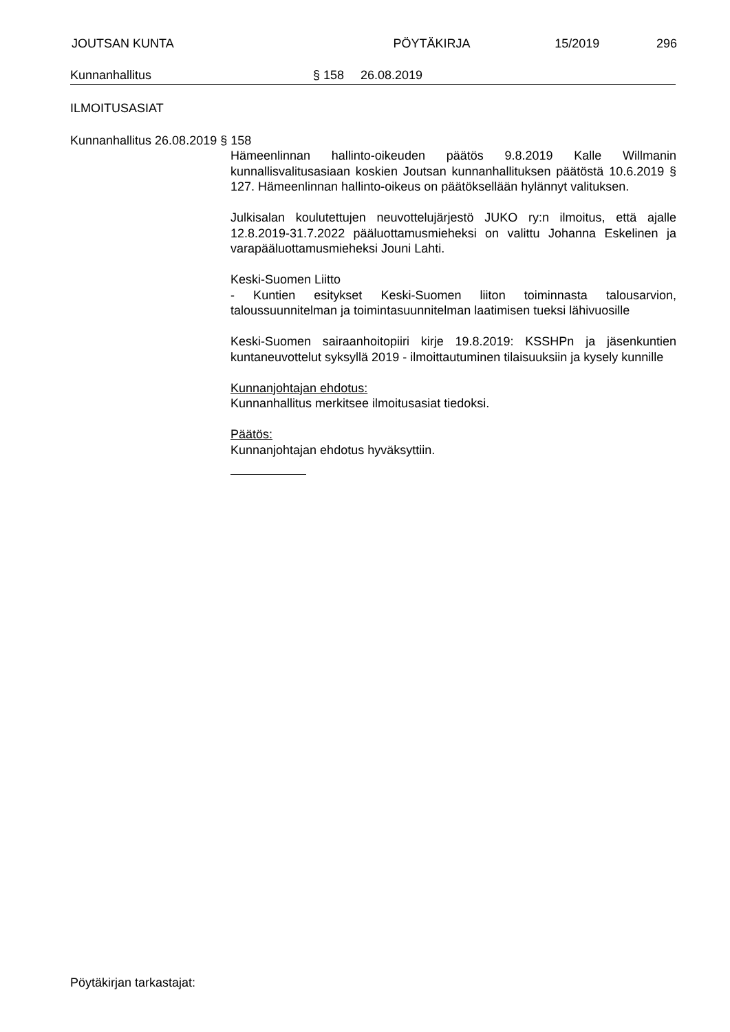JOUTSAN KUNTA PÖYTÄKIRJA 15/2019 296
Kunnanhallitus § 158 26.08.2019
ILMOITUSASIAT
Kunnanhallitus 26.08.2019 § 158
Hämeenlinnan hallinto-oikeuden päätös 9.8.2019 Kalle Willmanin kunnallisvalitusasiaan koskien Joutsan kunnanhallituksen päätöstä 10.6.2019 § 127. Hämeenlinnan hallinto-oikeus on päätöksellään hylännyt valituksen.
Julkisalan koulutettujen neuvottelujärjestö JUKO ry:n ilmoitus, että ajalle 12.8.2019-31.7.2022 pääluottamusmieheksi on valittu Johanna Eskelinen ja varapääluottamusmieheksi Jouni Lahti.
Keski-Suomen Liitto
- Kuntien esitykset Keski-Suomen liiton toiminnasta talousarvion, taloussuunnitelman ja toimintasuunnitelman laatimisen tueksi lähivuosille
Keski-Suomen sairaanhoitopiiri kirje 19.8.2019: KSSHPn ja jäsenkuntien kuntaneuvottelut syksyllä 2019 - ilmoittautuminen tilaisuuksiin ja kysely kunnille
Kunnanjohtajan ehdotus:
Kunnanhallitus merkitsee ilmoitusasiat tiedoksi.
Päätös:
Kunnanjohtajan ehdotus hyväksyttiin.
Pöytäkirjan tarkastajat: